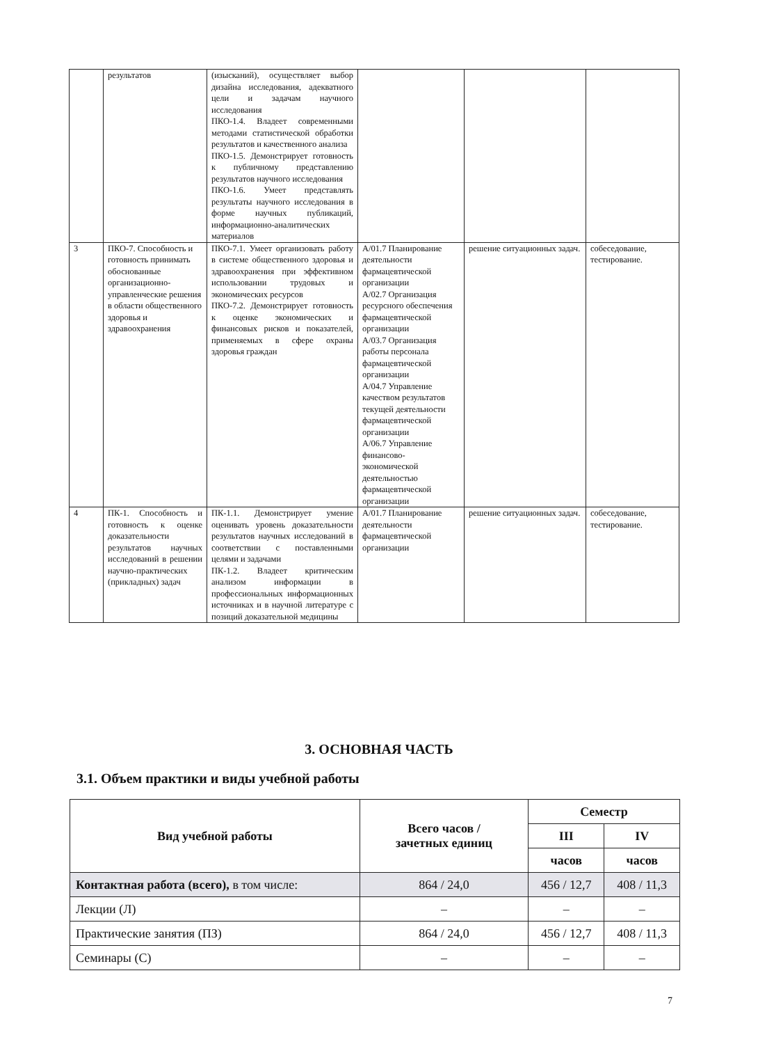| | результатов | (изысканий), осуществляет выбор дизайна исследования, адекватного цели и задачам научного исследования ПКО-1.4. Владеет современными методами статистической обработки результатов и качественного анализа ПКО-1.5. Демонстрирует готовность к публичному представлению результатов научного исследования ПКО-1.6. Умеет представлять результаты научного исследования в форме научных публикаций, информационно-аналитических материалов | | | |
| 3 | ПКО-7. Способность и готовность принимать обоснованные организационно-управленческие решения в области общественного здоровья и здравоохранения | ПКО-7.1. Умеет организовать работу в системе общественного здоровья и здравоохранения при эффективном использовании трудовых и экономических ресурсов ПКО-7.2. Демонстрирует готовность к оценке экономических и финансовых рисков и показателей, применяемых в сфере охраны здоровья граждан | А/01.7 Планирование деятельности фармацевтической организации А/02.7 Организация ресурсного обеспечения фармацевтической организации А/03.7 Организация работы персонала фармацевтической организации А/04.7 Управление качеством результатов текущей деятельности фармацевтической организации А/06.7 Управление финансово-экономической деятельностью фармацевтической организации | решение ситуационных задач. | собеседование, тестирование. |
| 4 | ПК-1. Способность и готовность к оценке доказательности результатов научных исследований в решении научно-практических (прикладных) задач | ПК-1.1. Демонстрирует умение оценивать уровень доказательности результатов научных исследований в соответствии с поставленными целями и задачами ПК-1.2. Владеет критическим анализом информации в профессиональных информационных источниках и в научной литературе с позиций доказательной медицины | А/01.7 Планирование деятельности фармацевтической организации | решение ситуационных задач. | собеседование, тестирование. |
3. ОСНОВНАЯ ЧАСТЬ
3.1. Объем практики и виды учебной работы
| Вид учебной работы | Всего часов / зачетных единиц | Семестр | |
| --- | --- | --- | --- |
| | | III | IV |
| | | часов | часов |
| Контактная работа (всего), в том числе: | 864 / 24,0 | 456 / 12,7 | 408 / 11,3 |
| Лекции (Л) | – | – | – |
| Практические занятия (ПЗ) | 864 / 24,0 | 456 / 12,7 | 408 / 11,3 |
| Семинары (С) | – | – | – |
7